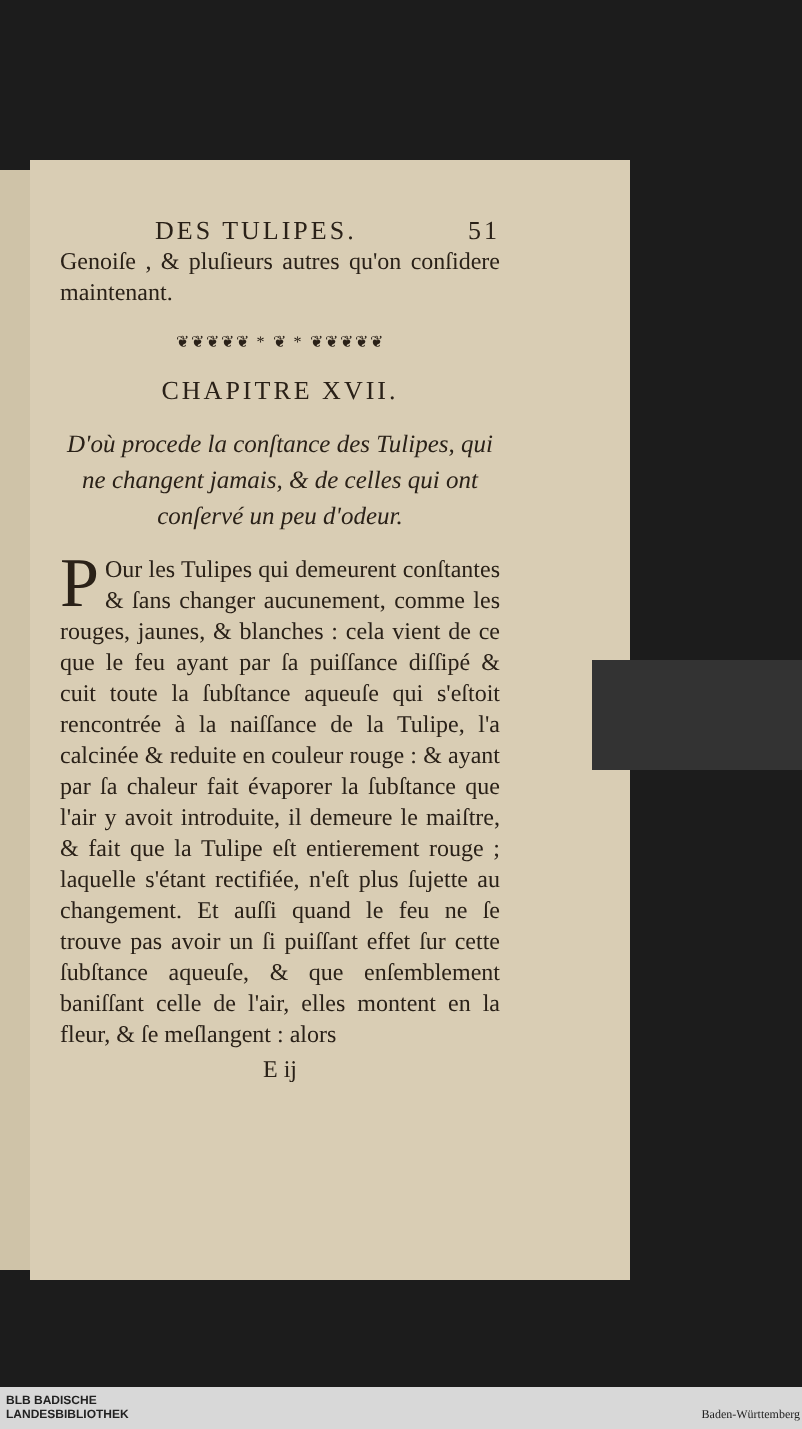DES TULIPES. 51
Genoiſe , & pluſieurs autres qu'on conſidere maintenant.
❦❦❦❦❦ * ❦ * ❦❦❦❦❦
CHAPITRE XVII.
D'où procede la conſtance des Tulipes, qui ne changent jamais, & de celles qui ont conſervé un peu d'odeur.
POur les Tulipes qui demeurent conſtantes & ſans changer aucunement, comme les rouges, jaunes, & blanches : cela vient de ce que le feu ayant par ſa puiſſance diſſipé & cuit toute la ſubſtance aqueuſe qui s'eſtoit rencontrée à la naiſſance de la Tulipe, l'a calcinée & reduite en couleur rouge : & ayant par ſa chaleur fait évaporer la ſubſtance que l'air y avoit introduite, il demeure le maiſtre, & fait que la Tulipe eſt entierement rouge ; laquelle s'étant rectifiée, n'eſt plus ſujette au changement. Et auſſi quand le feu ne ſe trouve pas avoir un ſi puiſſant effet ſur cette ſubſtance aqueuſe, & que enſemblement baniſſant celle de l'air, elles montent en la fleur, & ſe meſlangent : alors
E ij
BLB BADISCHE
LANDESBIBLIOTHEK
Baden-Württemberg